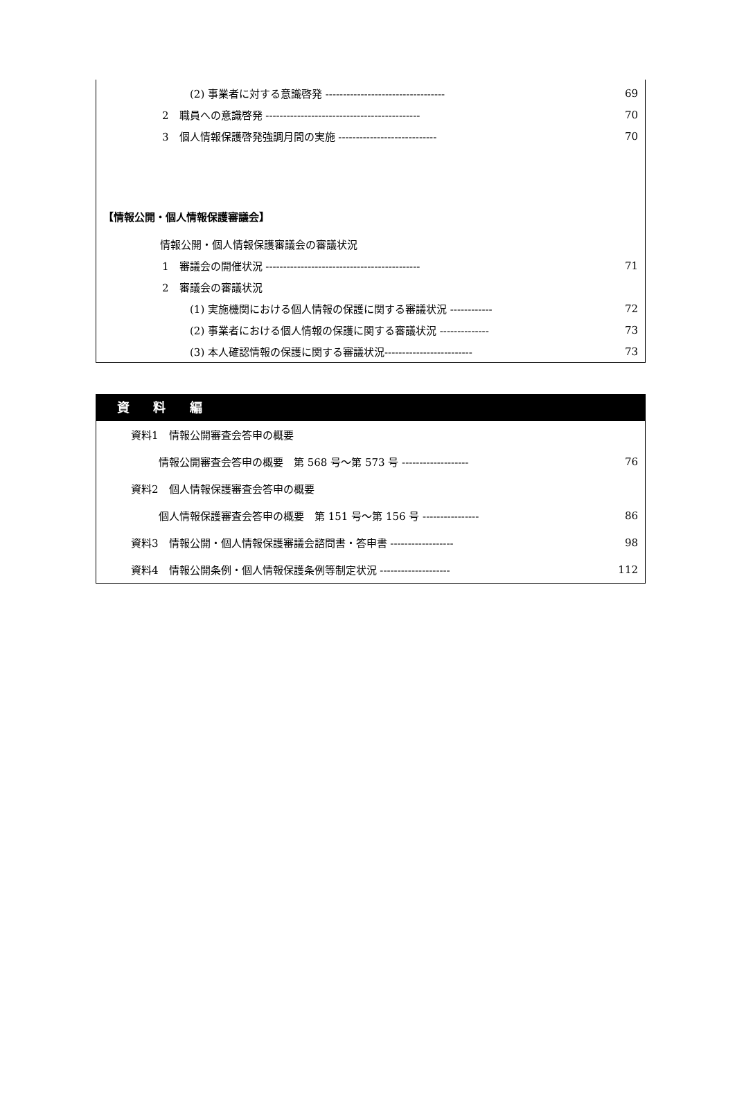(2) 事業者に対する意識啓発 ---------------------------------- 69
2　職員への意識啓発 -------------------------------------------- 70
3　個人情報保護啓発強調月間の実施 ---------------------------- 70
【情報公開・個人情報保護審議会】
情報公開・個人情報保護審議会の審議状況
1　審議会の開催状況 -------------------------------------------- 71
2　審議会の審議状況
(1) 実施機関における個人情報の保護に関する審議状況 ------------ 72
(2) 事業者における個人情報の保護に関する審議状況 -------------- 73
(3) 本人確認情報の保護に関する審議状況------------------------- 73
資 料 編
資料1　情報公開審査会答申の概要
情報公開審査会答申の概要　第 568 号～第 573 号 ------------------- 76
資料2　個人情報保護審査会答申の概要
個人情報保護審査会答申の概要　第 151 号～第 156 号 ---------------- 86
資料3　情報公開・個人情報保護審議会諮問書・答申書 ------------------ 98
資料4　情報公開条例・個人情報保護条例等制定状況 -------------------- 112